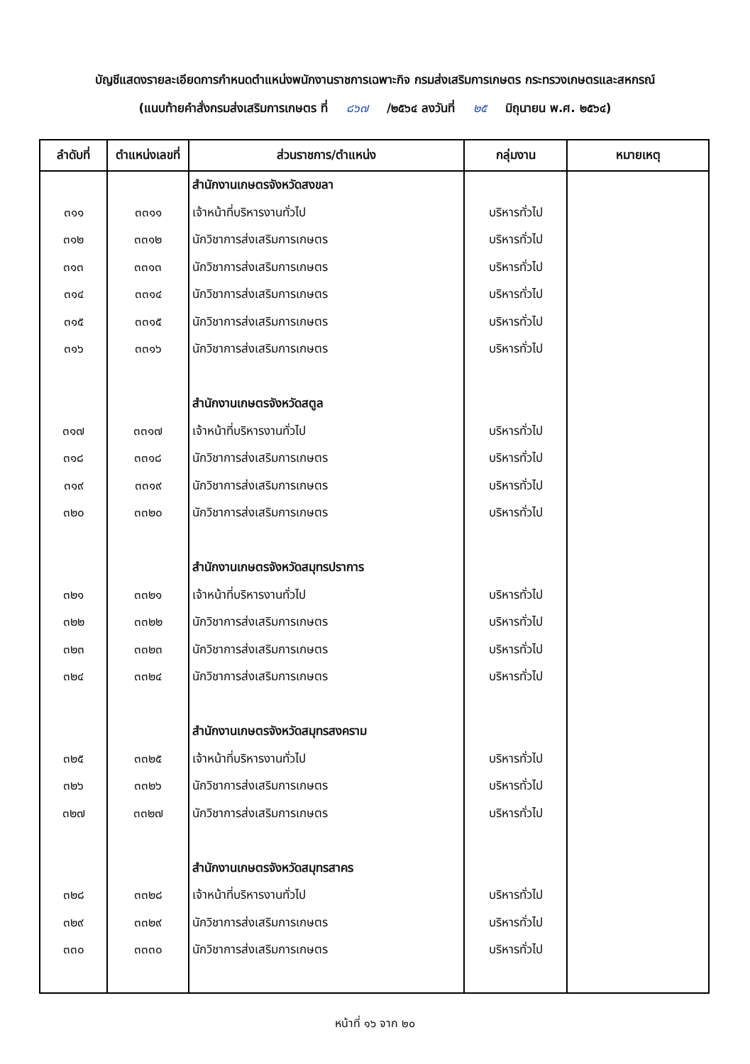บัญชีแสดงรายละเอียดการกำหนดตำแหน่งพนักงานราชการเฉพาะกิจ กรมส่งเสริมการเกษตร กระทรวงเกษตรและสหกรณ์
(แนบท้ายคำสั่งกรมส่งเสริมการเกษตร ที่ ๘๖๗ /๒๕๖๔ ลงวันที่ ๒๕ มิถุนายน พ.ศ. ๒๕๖๔)
| ลำดับที่ | ตำแหน่งเลขที่ | ส่วนราชการ/ตำแหน่ง | กลุ่มงาน | หมายเหตุ |
| --- | --- | --- | --- | --- |
| | | สำนักงานเกษตรจังหวัดสงขลา | | |
| ๓๑๑ | ๓๓๑๑ | เจ้าหน้าที่บริหารงานทั่วไป | บริหารทั่วไป | |
| ๓๑๒ | ๓๓๑๒ | นักวิชาการส่งเสริมการเกษตร | บริหารทั่วไป | |
| ๓๑๓ | ๓๓๑๓ | นักวิชาการส่งเสริมการเกษตร | บริหารทั่วไป | |
| ๓๑๔ | ๓๓๑๔ | นักวิชาการส่งเสริมการเกษตร | บริหารทั่วไป | |
| ๓๑๕ | ๓๓๑๕ | นักวิชาการส่งเสริมการเกษตร | บริหารทั่วไป | |
| ๓๑๖ | ๓๓๑๖ | นักวิชาการส่งเสริมการเกษตร | บริหารทั่วไป | |
| | | สำนักงานเกษตรจังหวัดสตูล | | |
| ๓๑๗ | ๓๓๑๗ | เจ้าหน้าที่บริหารงานทั่วไป | บริหารทั่วไป | |
| ๓๑๘ | ๓๓๑๘ | นักวิชาการส่งเสริมการเกษตร | บริหารทั่วไป | |
| ๓๑๙ | ๓๓๑๙ | นักวิชาการส่งเสริมการเกษตร | บริหารทั่วไป | |
| ๓๒๐ | ๓๓๒๐ | นักวิชาการส่งเสริมการเกษตร | บริหารทั่วไป | |
| | | สำนักงานเกษตรจังหวัดสมุทรปราการ | | |
| ๓๒๑ | ๓๓๒๑ | เจ้าหน้าที่บริหารงานทั่วไป | บริหารทั่วไป | |
| ๓๒๒ | ๓๓๒๒ | นักวิชาการส่งเสริมการเกษตร | บริหารทั่วไป | |
| ๓๒๓ | ๓๓๒๓ | นักวิชาการส่งเสริมการเกษตร | บริหารทั่วไป | |
| ๓๒๔ | ๓๓๒๔ | นักวิชาการส่งเสริมการเกษตร | บริหารทั่วไป | |
| | | สำนักงานเกษตรจังหวัดสมุทรสงคราม | | |
| ๓๒๕ | ๓๓๒๕ | เจ้าหน้าที่บริหารงานทั่วไป | บริหารทั่วไป | |
| ๓๒๖ | ๓๓๒๖ | นักวิชาการส่งเสริมการเกษตร | บริหารทั่วไป | |
| ๓๒๗ | ๓๓๒๗ | นักวิชาการส่งเสริมการเกษตร | บริหารทั่วไป | |
| | | สำนักงานเกษตรจังหวัดสมุทรสาคร | | |
| ๓๒๘ | ๓๓๒๘ | เจ้าหน้าที่บริหารงานทั่วไป | บริหารทั่วไป | |
| ๓๒๙ | ๓๓๒๙ | นักวิชาการส่งเสริมการเกษตร | บริหารทั่วไป | |
| ๓๓๐ | ๓๓๓๐ | นักวิชาการส่งเสริมการเกษตร | บริหารทั่วไป | |
หน้าที่ ๑๖ จาก ๒๐